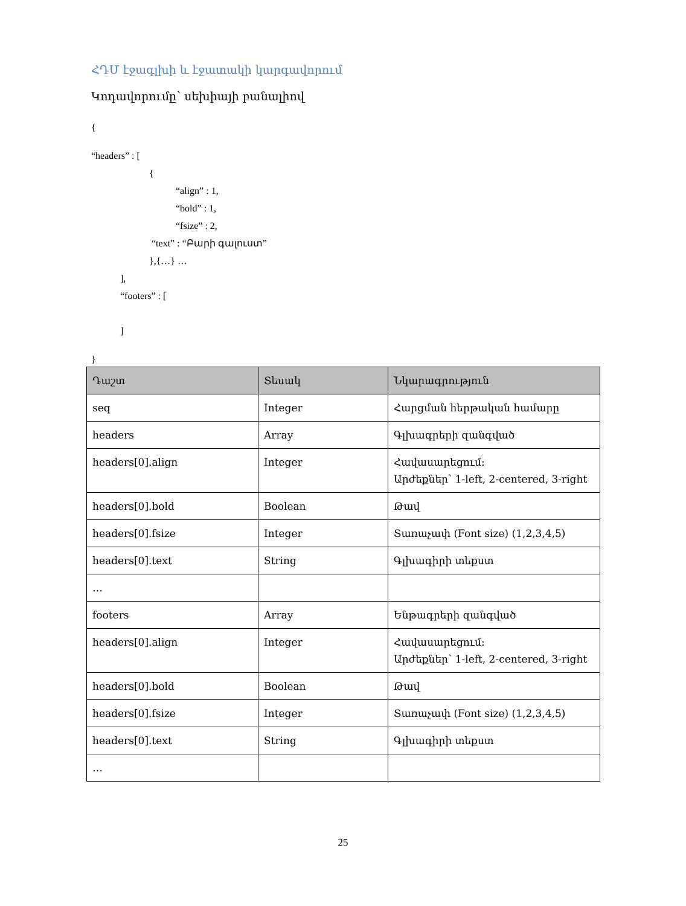ՀԴՄ էջագլխի և էջատակի կարգավորում
Կոդավորումը՝ սեխիայի բանալիով
{
“headers” : [
{
“align” : 1,
“bold” : 1,
“fsize” : 2,
“text” : “Բարի գալուստ”
},{…} …
],
“footers” : [
]
}
| Դաշտ | Տեսակ | Նկարագրություն |
| --- | --- | --- |
| seq | Integer | Հարցման հերթական համարը |
| headers | Array | Գլխագրերի զանգված |
| headers[0].align | Integer | Հավասարեցում: Արժեքներ՝ 1-left, 2-centered, 3-right |
| headers[0].bold | Boolean | Թավ |
| headers[0].fsize | Integer | Տառաչափ (Font size) (1,2,3,4,5) |
| headers[0].text | String | Գլխագիրի տեքստ |
| … | | |
| footers | Array | Ենթագրերի զանգված |
| headers[0].align | Integer | Հավասարեցում: Արժեքներ՝ 1-left, 2-centered, 3-right |
| headers[0].bold | Boolean | Թավ |
| headers[0].fsize | Integer | Տառաչափ (Font size) (1,2,3,4,5) |
| headers[0].text | String | Գլխագիրի տեքստ |
| … | | |
25